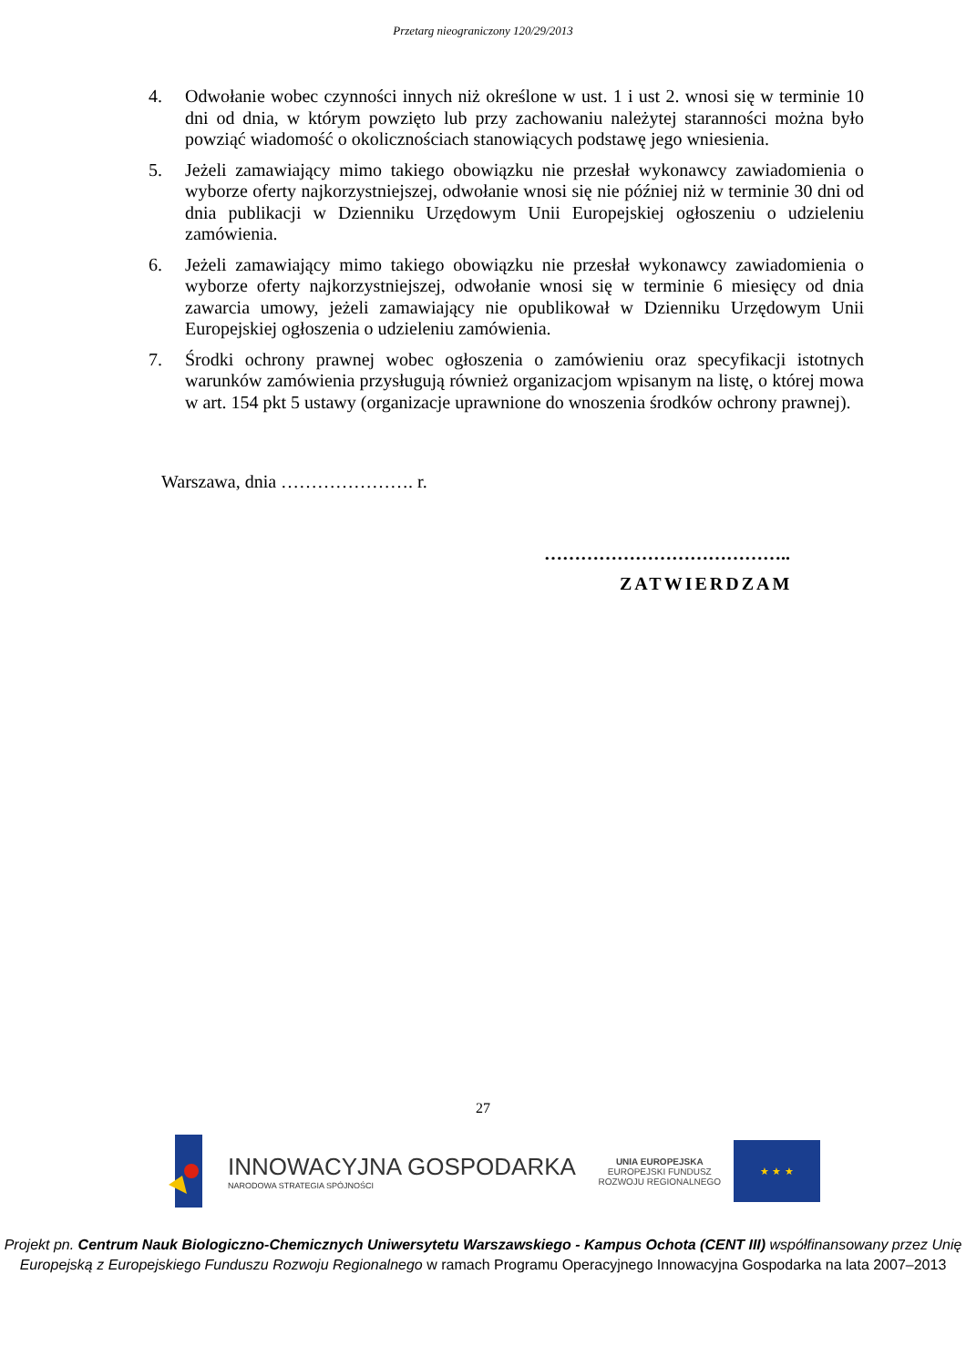Przetarg nieograniczony 120/29/2013
4. Odwołanie wobec czynności innych niż określone w ust. 1 i ust 2. wnosi się w terminie 10 dni od dnia, w którym powzięto lub przy zachowaniu należytej staranności można było powziąć wiadomość o okolicznościach stanowiących podstawę jego wniesienia.
5. Jeżeli zamawiający mimo takiego obowiązku nie przesłał wykonawcy zawiadomienia o wyborze oferty najkorzystniejszej, odwołanie wnosi się nie później niż w terminie 30 dni od dnia publikacji w Dzienniku Urzędowym Unii Europejskiej ogłoszeniu o udzieleniu zamówienia.
6. Jeżeli zamawiający mimo takiego obowiązku nie przesłał wykonawcy zawiadomienia o wyborze oferty najkorzystniejszej, odwołanie wnosi się w terminie 6 miesięcy od dnia zawarcia umowy, jeżeli zamawiający nie opublikował w Dzienniku Urzędowym Unii Europejskiej ogłoszenia o udzieleniu zamówienia.
7. Środki ochrony prawnej wobec ogłoszenia o zamówieniu oraz specyfikacji istotnych warunków zamówienia przysługują również organizacjom wpisanym na listę, o której mowa w art. 154 pkt 5 ustawy (organizacje uprawnione do wnoszenia środków ochrony prawnej).
Warszawa, dnia …………………. r.
…………………………………..
ZATWIERDZAM
27
INNOWACYJNA GOSPODARKA
NARODOWA STRATEGIA SPÓJNOŚCI
UNIA EUROPEJSKA
EUROPEJSKI FUNDUSZ
ROZWOJU REGIONALNEGO
★ ★ ★
Projekt pn. Centrum Nauk Biologiczno-Chemicznych Uniwersytetu Warszawskiego - Kampus Ochota (CENT III) współfinansowany przez Unię Europejską z Europejskiego Funduszu Rozwoju Regionalnego w ramach Programu Operacyjnego Innowacyjna Gospodarka na lata 2007–2013